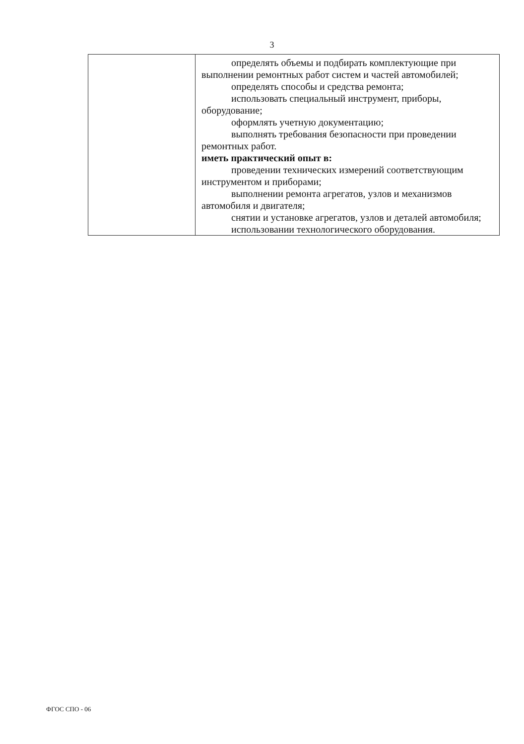3
| | определять объемы и подбирать комплектующие при выполнении ремонтных работ систем и частей автомобилей; определять способы и средства ремонта; использовать специальный инструмент, приборы, оборудование; оформлять учетную документацию; выполнять требования безопасности при проведении ремонтных работ. иметь практический опыт в: проведении технических измерений соответствующим инструментом и приборами; выполнении ремонта агрегатов, узлов и механизмов автомобиля и двигателя; снятии и установке агрегатов, узлов и деталей автомобиля; использовании технологического оборудования. |
ФГОС СПО - 06